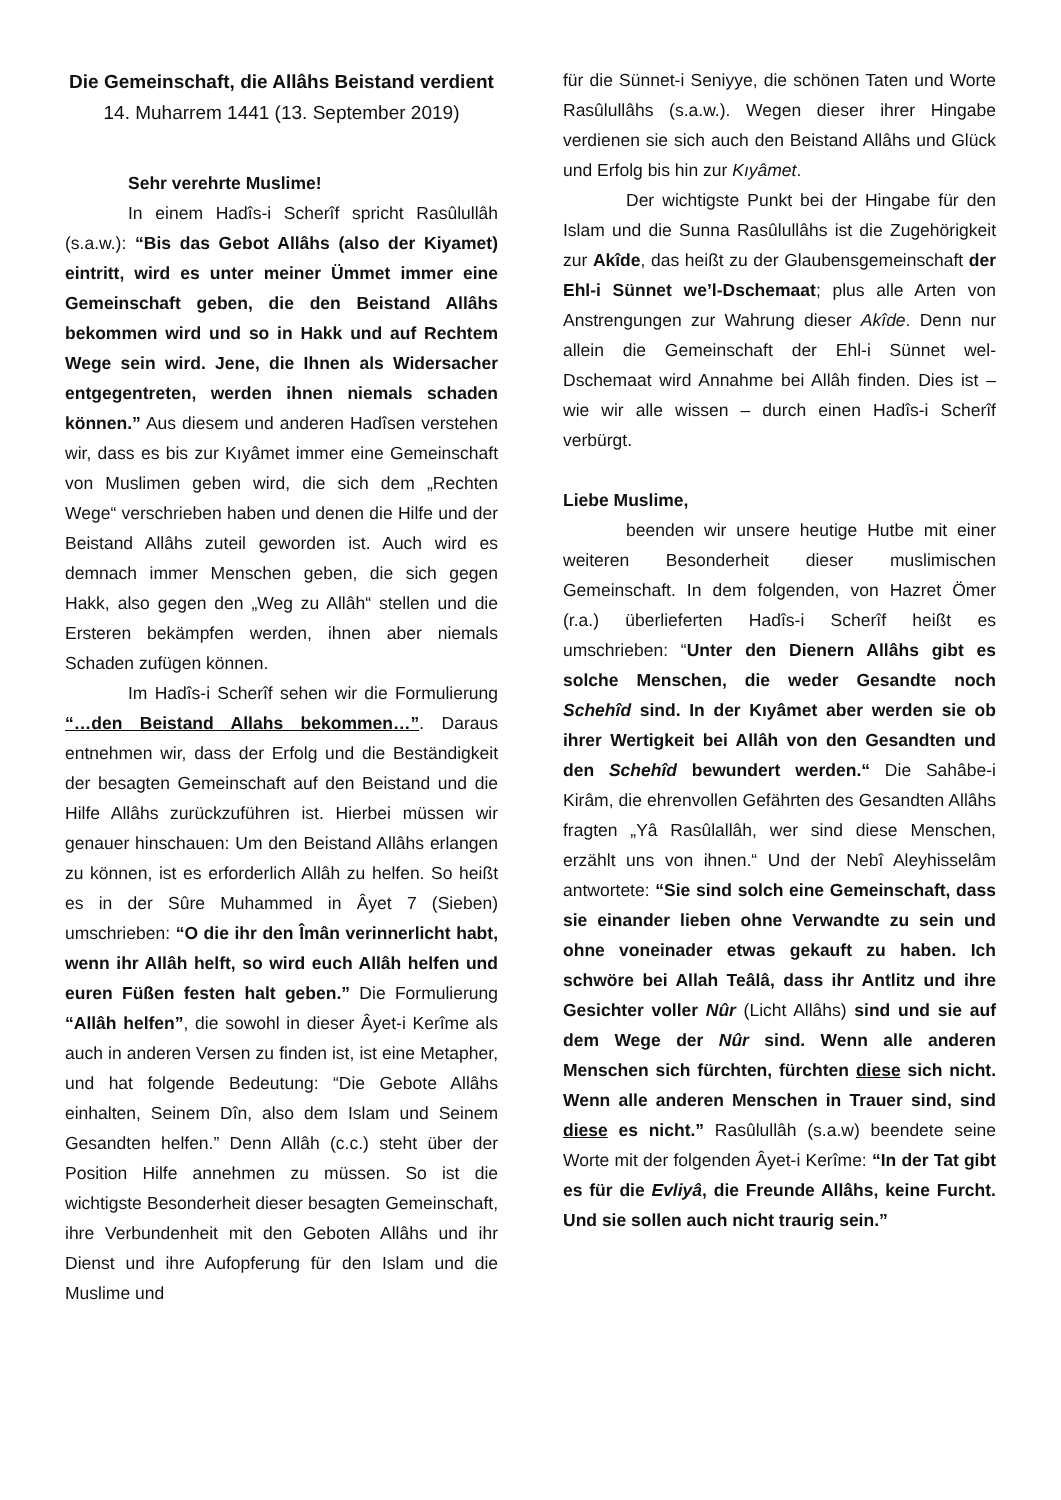Die Gemeinschaft, die Allâhs Beistand verdient
14. Muharrem 1441 (13. September 2019)
Sehr verehrte Muslime!
In einem Hadîs-i Scherîf spricht Rasûlullâh (s.a.w.): “Bis das Gebot Allâhs (also der Kiyamet) eintritt, wird es unter meiner Ümmet immer eine Gemeinschaft geben, die den Beistand Allâhs bekommen wird und so in Hakk und auf Rechtem Wege sein wird. Jene, die Ihnen als Widersacher entgegentreten, werden ihnen niemals schaden können.” Aus diesem und anderen Hadîsen verstehen wir, dass es bis zur Kıyâmet immer eine Gemeinschaft von Muslimen geben wird, die sich dem „Rechten Wege“ verschrieben haben und denen die Hilfe und der Beistand Allâhs zuteil geworden ist. Auch wird es demnach immer Menschen geben, die sich gegen Hakk, also gegen den „Weg zu Allâh“ stellen und die Ersteren bekämpfen werden, ihnen aber niemals Schaden zufügen können.
Im Hadîs-i Scherîf sehen wir die Formulierung “…den Beistand Allahs bekommen…”. Daraus entnehmen wir, dass der Erfolg und die Beständigkeit der besagten Gemeinschaft auf den Beistand und die Hilfe Allâhs zurückzuführen ist. Hierbei müssen wir genauer hinschauen: Um den Beistand Allâhs erlangen zu können, ist es erforderlich Allâh zu helfen. So heißt es in der Sûre Muhammed in Âyet 7 (Sieben) umschrieben: “O die ihr den Îmân verinnerlicht habt, wenn ihr Allâh helft, so wird euch Allâh helfen und euren Füßen festen halt geben.” Die Formulierung “Allâh helfen”, die sowohl in dieser Âyet-i Kerîme als auch in anderen Versen zu finden ist, ist eine Metapher, und hat folgende Bedeutung: “Die Gebote Allâhs einhalten, Seinem Dîn, also dem Islam und Seinem Gesandten helfen.” Denn Allâh (c.c.) steht über der Position Hilfe annehmen zu müssen. So ist die wichtigste Besonderheit dieser besagten Gemeinschaft, ihre Verbundenheit mit den Geboten Allâhs und ihr Dienst und ihre Aufopferung für den Islam und die Muslime und
für die Sünnet-i Seniyye, die schönen Taten und Worte Rasûlullâhs (s.a.w.). Wegen dieser ihrer Hingabe verdienen sie sich auch den Beistand Allâhs und Glück und Erfolg bis hin zur Kıyâmet.
Der wichtigste Punkt bei der Hingabe für den Islam und die Sunna Rasûlullâhs ist die Zugehörigkeit zur Akîde, das heißt zu der Glaubensgemeinschaft der Ehl-i Sünnet we’l-Dschemaat; plus alle Arten von Anstrengungen zur Wahrung dieser Akîde. Denn nur allein die Gemeinschaft der Ehl-i Sünnet wel-Dschemaat wird Annahme bei Allâh finden. Dies ist – wie wir alle wissen – durch einen Hadîs-i Scherîf verbürgt.
Liebe Muslime,
beenden wir unsere heutige Hutbe mit einer weiteren Besonderheit dieser muslimischen Gemeinschaft. In dem folgenden, von Hazret Ömer (r.a.) überlieferten Hadîs-i Scherîf heißt es umschrieben: “Unter den Dienern Allâhs gibt es solche Menschen, die weder Gesandte noch Schehîd sind. In der Kıyâmet aber werden sie ob ihrer Wertigkeit bei Allâh von den Gesandten und den Schehîd bewundert werden.“ Die Sahâbe-i Kirâm, die ehrenvollen Gefährten des Gesandten Allâhs fragten „Yâ Rasûlallâh, wer sind diese Menschen, erzählt uns von ihnen.“ Und der Nebî Aleyhisselâm antwortete: “Sie sind solch eine Gemeinschaft, dass sie einander lieben ohne Verwandte zu sein und ohne voneinader etwas gekauft zu haben. Ich schwöre bei Allah Teâlâ, dass ihr Antlitz und ihre Gesichter voller Nûr (Licht Allâhs) sind und sie auf dem Wege der Nûr sind. Wenn alle anderen Menschen sich fürchten, fürchten diese sich nicht. Wenn alle anderen Menschen in Trauer sind, sind diese es nicht.” Rasûlullâh (s.a.w) beendete seine Worte mit der folgenden Âyet-i Kerîme: “In der Tat gibt es für die Evliyâ, die Freunde Allâhs, keine Furcht. Und sie sollen auch nicht traurig sein.”